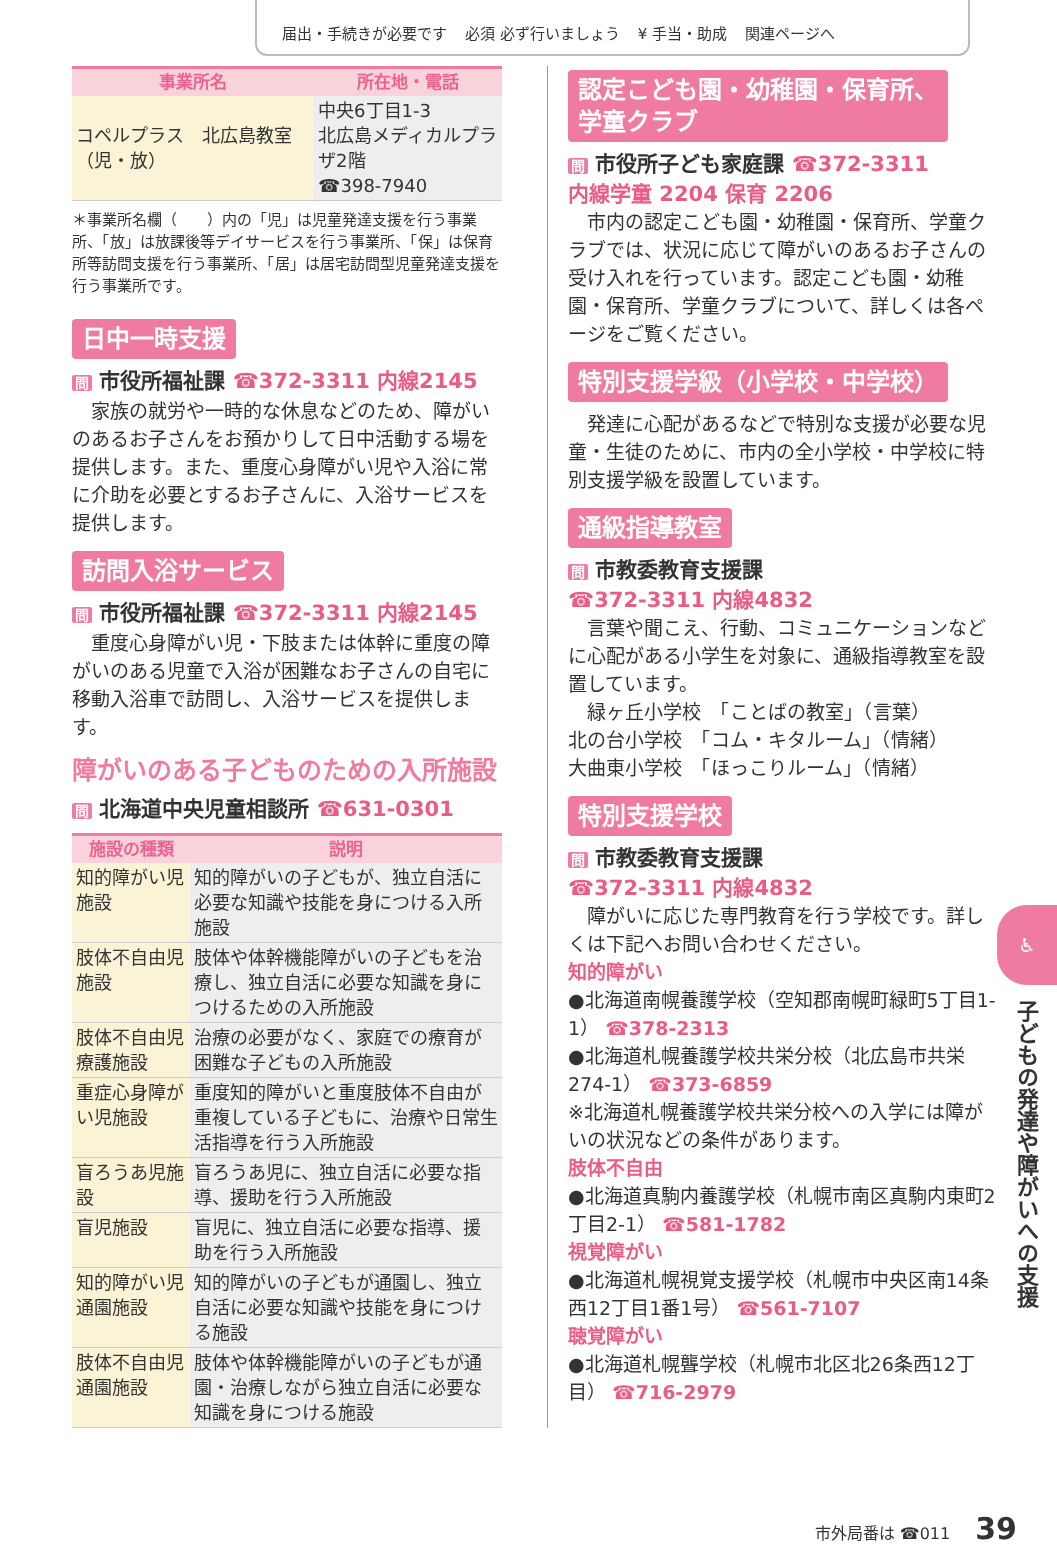届出・手続きが必要です 必須 必ず行いましょう ¥ 手当・助成 関連ページへ
| 事業所名 | 所在地・電話 |
| --- | --- |
| コペルプラス 北広島教室（児・放） | 中央6丁目1-3 北広島メディカルプラザ2階 ☎398-7940 |
＊事業所名欄（　　）内の「児」は児童発達支援を行う事業所、「放」は放課後等デイサービスを行う事業所、「保」は保育所等訪問支援を行う事業所、「居」は居宅訪問型児童発達支援を行う事業所です。
日中一時支援
問 市役所福祉課 ☎372-3311 内線2145
家族の就労や一時的な休息などのため、障がいのあるお子さんをお預かりして日中活動する場を提供します。また、重度心身障がい児や入浴に常に介助を必要とするお子さんに、入浴サービスを提供します。
訪問入浴サービス
問 市役所福祉課 ☎372-3311 内線2145
重度心身障がい児・下肢または体幹に重度の障がいのある児童で入浴が困難なお子さんの自宅に移動入浴車で訪問し、入浴サービスを提供します。
障がいのある子どものための入所施設
問 北海道中央児童相談所 ☎631-0301
| 施設の種類 | 説明 |
| --- | --- |
| 知的障がい児施設 | 知的障がいの子どもが、独立自活に必要な知識や技能を身につける入所施設 |
| 肢体不自由児施設 | 肢体や体幹機能障がいの子どもを治療し、独立自活に必要な知識を身につけるための入所施設 |
| 肢体不自由児療護施設 | 治療の必要がなく、家庭での療育が困難な子どもの入所施設 |
| 重症心身障がい児施設 | 重度知的障がいと重度肢体不自由が重複している子どもに、治療や日常生活指導を行う入所施設 |
| 盲ろうあ児施設 | 盲ろうあ児に、独立自活に必要な指導、援助を行う入所施設 |
| 盲児施設 | 盲児に、独立自活に必要な指導、援助を行う入所施設 |
| 知的障がい児通園施設 | 知的障がいの子どもが通園し、独立自活に必要な知識や技能を身につける施設 |
| 肢体不自由児通園施設 | 肢体や体幹機能障がいの子どもが通園・治療しながら独立自活に必要な知識を身につける施設 |
認定こども園・幼稚園・保育所、
学童クラブ
問 市役所子ども家庭課 ☎372-3311
内線学童 2204 保育 2206
市内の認定こども園・幼稚園・保育所、学童クラブでは、状況に応じて障がいのあるお子さんの受け入れを行っています。認定こども園・幼稚園・保育所、学童クラブについて、詳しくは各ページをご覧ください。
特別支援学級（小学校・中学校）
発達に心配があるなどで特別な支援が必要な児童・生徒のために、市内の全小学校・中学校に特別支援学級を設置しています。
通級指導教室
問 市教委教育支援課
☎372-3311 内線4832
言葉や聞こえ、行動、コミュニケーションなどに心配がある小学生を対象に、通級指導教室を設置しています。
緑ヶ丘小学校　「ことばの教室」（言葉）
北の台小学校　「コム・キタルーム」（情緒）
大曲東小学校　「ほっこりルーム」（情緒）
特別支援学校
問 市教委教育支援課
☎372-3311 内線4832
障がいに応じた専門教育を行う学校です。詳しくは下記へお問い合わせください。
知的障がい
●北海道南幌養護学校（空知郡南幌町緑町5丁目1-1） ☎378-2313
●北海道札幌養護学校共栄分校（北広島市共栄274-1） ☎373-6859
※北海道札幌養護学校共栄分校への入学には障がいの状況などの条件があります。
肢体不自由
●北海道真駒内養護学校（札幌市南区真駒内東町2丁目2-1） ☎581-1782
視覚障がい
●北海道札幌視覚支援学校（札幌市中央区南14条西12丁目1番1号） ☎561-7107
聴覚障がい
●北海道札幌聾学校（札幌市北区北26条西12丁目） ☎716-2979
♿
子どもの発達や障がいへの支援
市外局番は ☎011 39